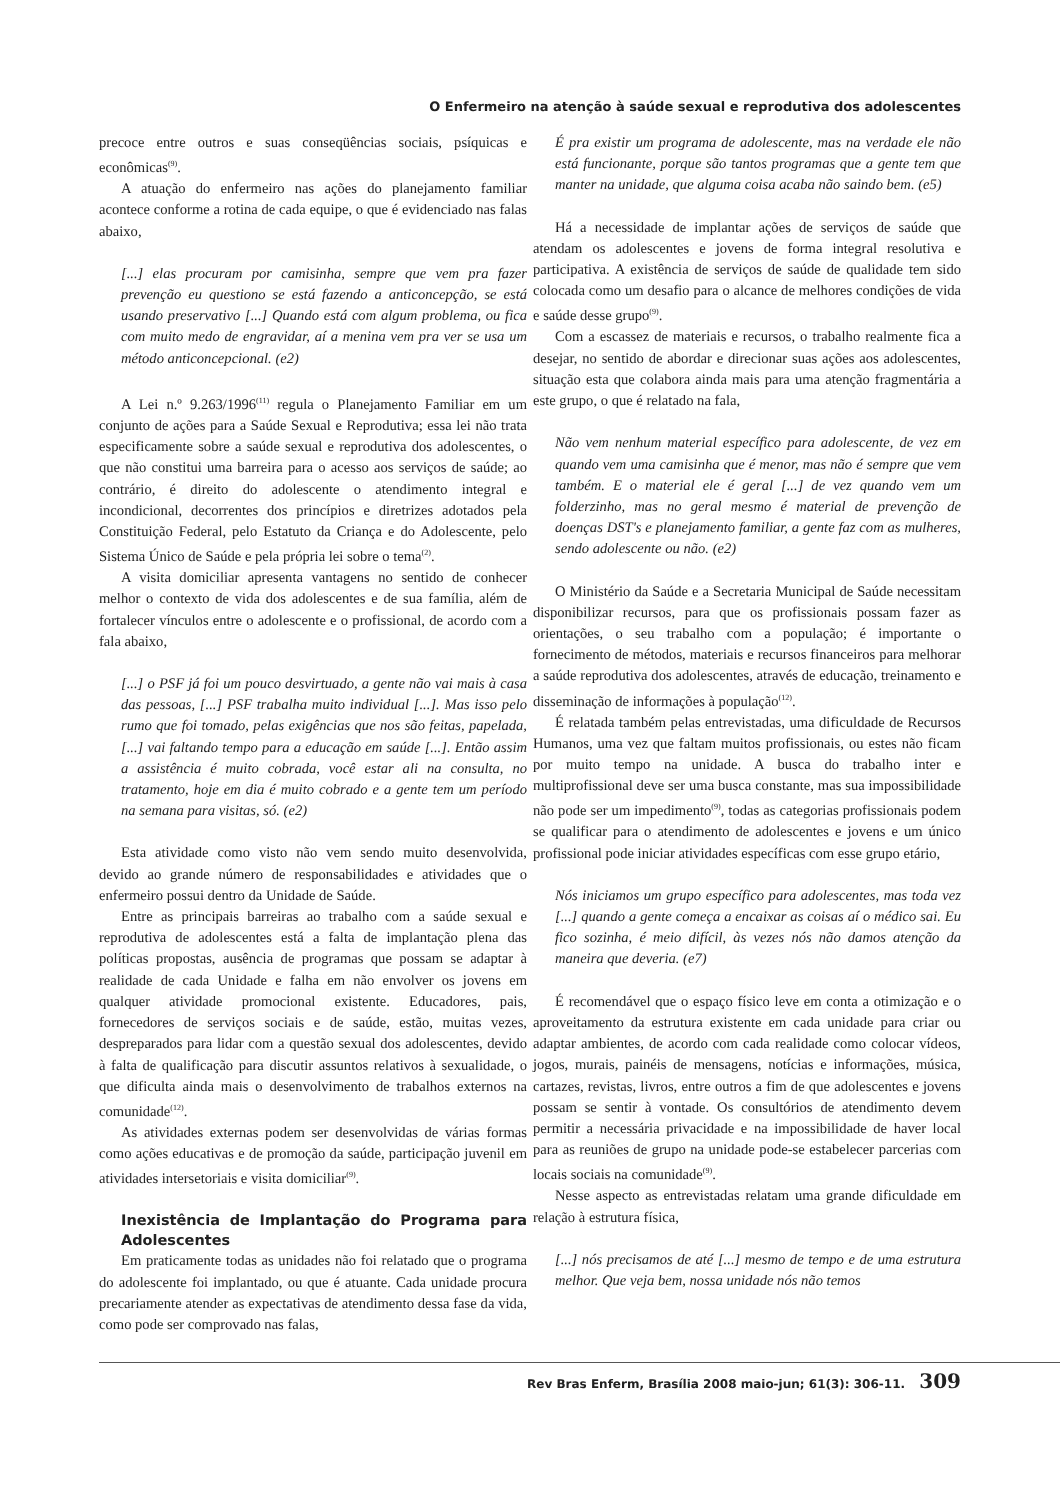O Enfermeiro na atenção à saúde sexual e reprodutiva dos adolescentes
precoce entre outros e suas conseqüências sociais, psíquicas e econômicas<sup>(9)</sup>.
A atuação do enfermeiro nas ações do planejamento familiar acontece conforme a rotina de cada equipe, o que é evidenciado nas falas abaixo,
[...] elas procuram por camisinha, sempre que vem pra fazer prevenção eu questiono se está fazendo a anticoncepção, se está usando preservativo [...] Quando está com algum problema, ou fica com muito medo de engravidar, aí a menina vem pra ver se usa um método anticoncepcional. (e2)
A Lei n.º 9.263/1996<sup>(11)</sup> regula o Planejamento Familiar em um conjunto de ações para a Saúde Sexual e Reprodutiva; essa lei não trata especificamente sobre a saúde sexual e reprodutiva dos adolescentes, o que não constitui uma barreira para o acesso aos serviços de saúde; ao contrário, é direito do adolescente o atendimento integral e incondicional, decorrentes dos princípios e diretrizes adotados pela Constituição Federal, pelo Estatuto da Criança e do Adolescente, pelo Sistema Único de Saúde e pela própria lei sobre o tema<sup>(2)</sup>.
A visita domiciliar apresenta vantagens no sentido de conhecer melhor o contexto de vida dos adolescentes e de sua família, além de fortalecer vínculos entre o adolescente e o profissional, de acordo com a fala abaixo,
[...] o PSF já foi um pouco desvirtuado, a gente não vai mais à casa das pessoas, [...] PSF trabalha muito individual [...]. Mas isso pelo rumo que foi tomado, pelas exigências que nos são feitas, papelada, [...] vai faltando tempo para a educação em saúde [...]. Então assim a assistência é muito cobrada, você estar ali na consulta, no tratamento, hoje em dia é muito cobrado e a gente tem um período na semana para visitas, só. (e2)
Esta atividade como visto não vem sendo muito desenvolvida, devido ao grande número de responsabilidades e atividades que o enfermeiro possui dentro da Unidade de Saúde.
Entre as principais barreiras ao trabalho com a saúde sexual e reprodutiva de adolescentes está a falta de implantação plena das políticas propostas, ausência de programas que possam se adaptar à realidade de cada Unidade e falha em não envolver os jovens em qualquer atividade promocional existente. Educadores, pais, fornecedores de serviços sociais e de saúde, estão, muitas vezes, despreparados para lidar com a questão sexual dos adolescentes, devido à falta de qualificação para discutir assuntos relativos à sexualidade, o que dificulta ainda mais o desenvolvimento de trabalhos externos na comunidade<sup>(12)</sup>.
As atividades externas podem ser desenvolvidas de várias formas como ações educativas e de promoção da saúde, participação juvenil em atividades intersetoriais e visita domiciliar<sup>(9)</sup>.
Inexistência de Implantação do Programa para Adolescentes
Em praticamente todas as unidades não foi relatado que o programa do adolescente foi implantado, ou que é atuante. Cada unidade procura precariamente atender as expectativas de atendimento dessa fase da vida, como pode ser comprovado nas falas,
É pra existir um programa de adolescente, mas na verdade ele não está funcionante, porque são tantos programas que a gente tem que manter na unidade, que alguma coisa acaba não saindo bem. (e5)
Há a necessidade de implantar ações de serviços de saúde que atendam os adolescentes e jovens de forma integral resolutiva e participativa. A existência de serviços de saúde de qualidade tem sido colocada como um desafio para o alcance de melhores condições de vida e saúde desse grupo<sup>(9)</sup>.
Com a escassez de materiais e recursos, o trabalho realmente fica a desejar, no sentido de abordar e direcionar suas ações aos adolescentes, situação esta que colabora ainda mais para uma atenção fragmentária a este grupo, o que é relatado na fala,
Não vem nenhum material específico para adolescente, de vez em quando vem uma camisinha que é menor, mas não é sempre que vem também. E o material ele é geral [...] de vez quando vem um folderzinho, mas no geral mesmo é material de prevenção de doenças DST's e planejamento familiar, a gente faz com as mulheres, sendo adolescente ou não. (e2)
O Ministério da Saúde e a Secretaria Municipal de Saúde necessitam disponibilizar recursos, para que os profissionais possam fazer as orientações, o seu trabalho com a população; é importante o fornecimento de métodos, materiais e recursos financeiros para melhorar a saúde reprodutiva dos adolescentes, através de educação, treinamento e disseminação de informações à população<sup>(12)</sup>.
É relatada também pelas entrevistadas, uma dificuldade de Recursos Humanos, uma vez que faltam muitos profissionais, ou estes não ficam por muito tempo na unidade. A busca do trabalho inter e multiprofissional deve ser uma busca constante, mas sua impossibilidade não pode ser um impedimento<sup>(9)</sup>, todas as categorias profissionais podem se qualificar para o atendimento de adolescentes e jovens e um único profissional pode iniciar atividades específicas com esse grupo etário,
Nós iniciamos um grupo específico para adolescentes, mas toda vez [...] quando a gente começa a encaixar as coisas aí o médico sai. Eu fico sozinha, é meio difícil, às vezes nós não damos atenção da maneira que deveria. (e7)
É recomendável que o espaço físico leve em conta a otimização e o aproveitamento da estrutura existente em cada unidade para criar ou adaptar ambientes, de acordo com cada realidade como colocar vídeos, jogos, murais, painéis de mensagens, notícias e informações, música, cartazes, revistas, livros, entre outros a fim de que adolescentes e jovens possam se sentir à vontade. Os consultórios de atendimento devem permitir a necessária privacidade e na impossibilidade de haver local para as reuniões de grupo na unidade pode-se estabelecer parcerias com locais sociais na comunidade<sup>(9)</sup>.
Nesse aspecto as entrevistadas relatam uma grande dificuldade em relação à estrutura física,
[...] nós precisamos de até [...] mesmo de tempo e de uma estrutura melhor. Que veja bem, nossa unidade nós não temos
Rev Bras Enferm, Brasília 2008 maio-jun; 61(3): 306-11. 309